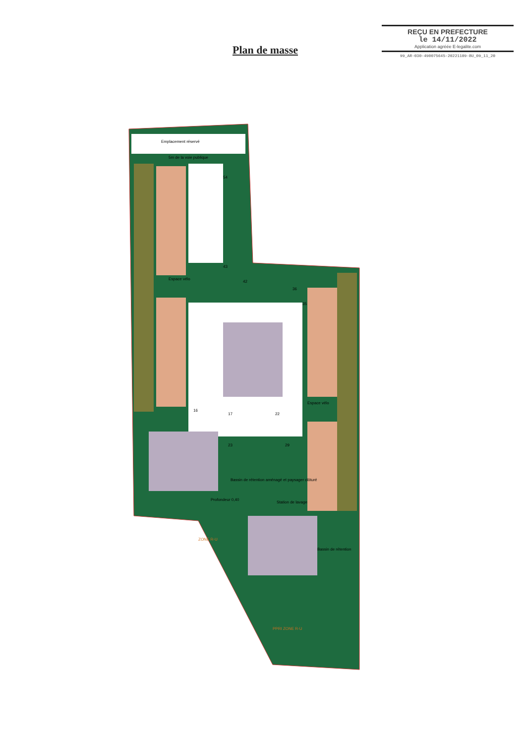REÇU EN PREFECTURE
le 14/11/2022
Application agréée E-legalite.com
99_AR-030-490075645-20221109-BU_09_11_20
Plan de masse
Emplacement réservé
5m de la voie publique
Espace vélo
Espace vélo
Bassin de rétention aménagé et paysager clôturé
Profondeur 0,40
Station de lavage
Bassin de rétention
PPRI ZONE R-U
ZONE R-U
54
43
42
36
35
16
17
22
23
29